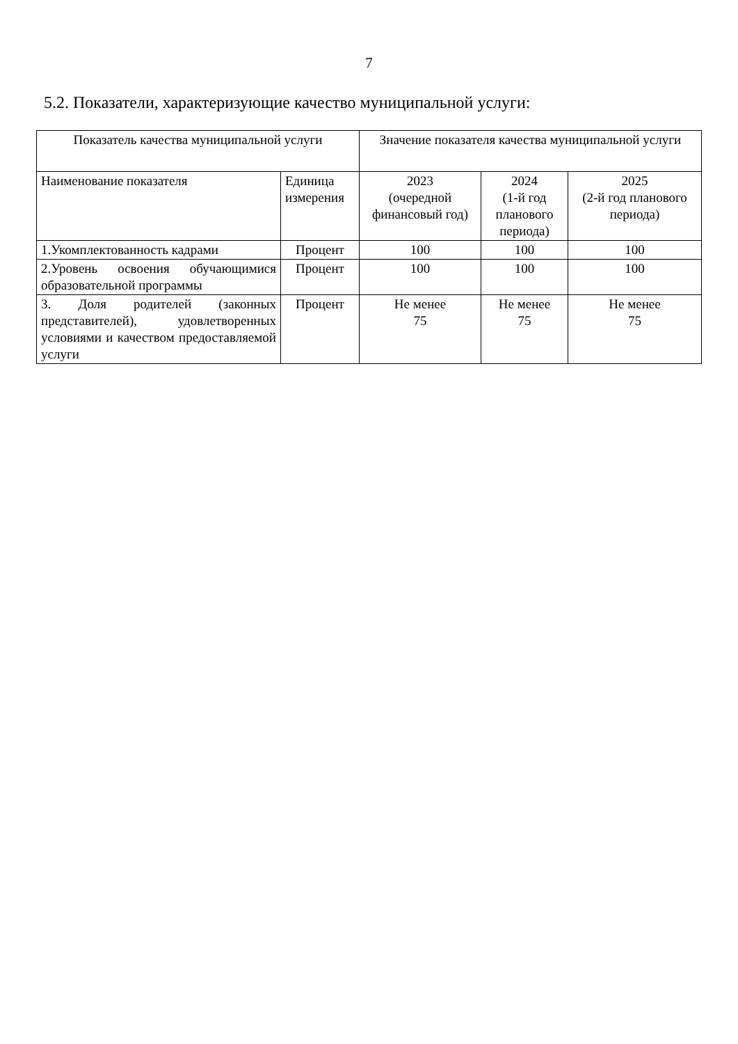7
5.2. Показатели, характеризующие качество муниципальной услуги:
| Показатель качества муниципальной услуги | | Значение показателя качества муниципальной услуги | | |
| --- | --- | --- | --- | --- |
| Наименование показателя | Единица измерения | 2023 (очередной финансовый год) | 2024 (1-й год планового периода) | 2025 (2-й год планового периода) |
| 1.Укомплектованность кадрами | Процент | 100 | 100 | 100 |
| 2.Уровень освоения обучающимися образовательной программы | Процент | 100 | 100 | 100 |
| 3. Доля родителей (законных представителей), удовлетворенных условиями и качеством предоставляемой услуги | Процент | Не менее 75 | Не менее 75 | Не менее 75 |